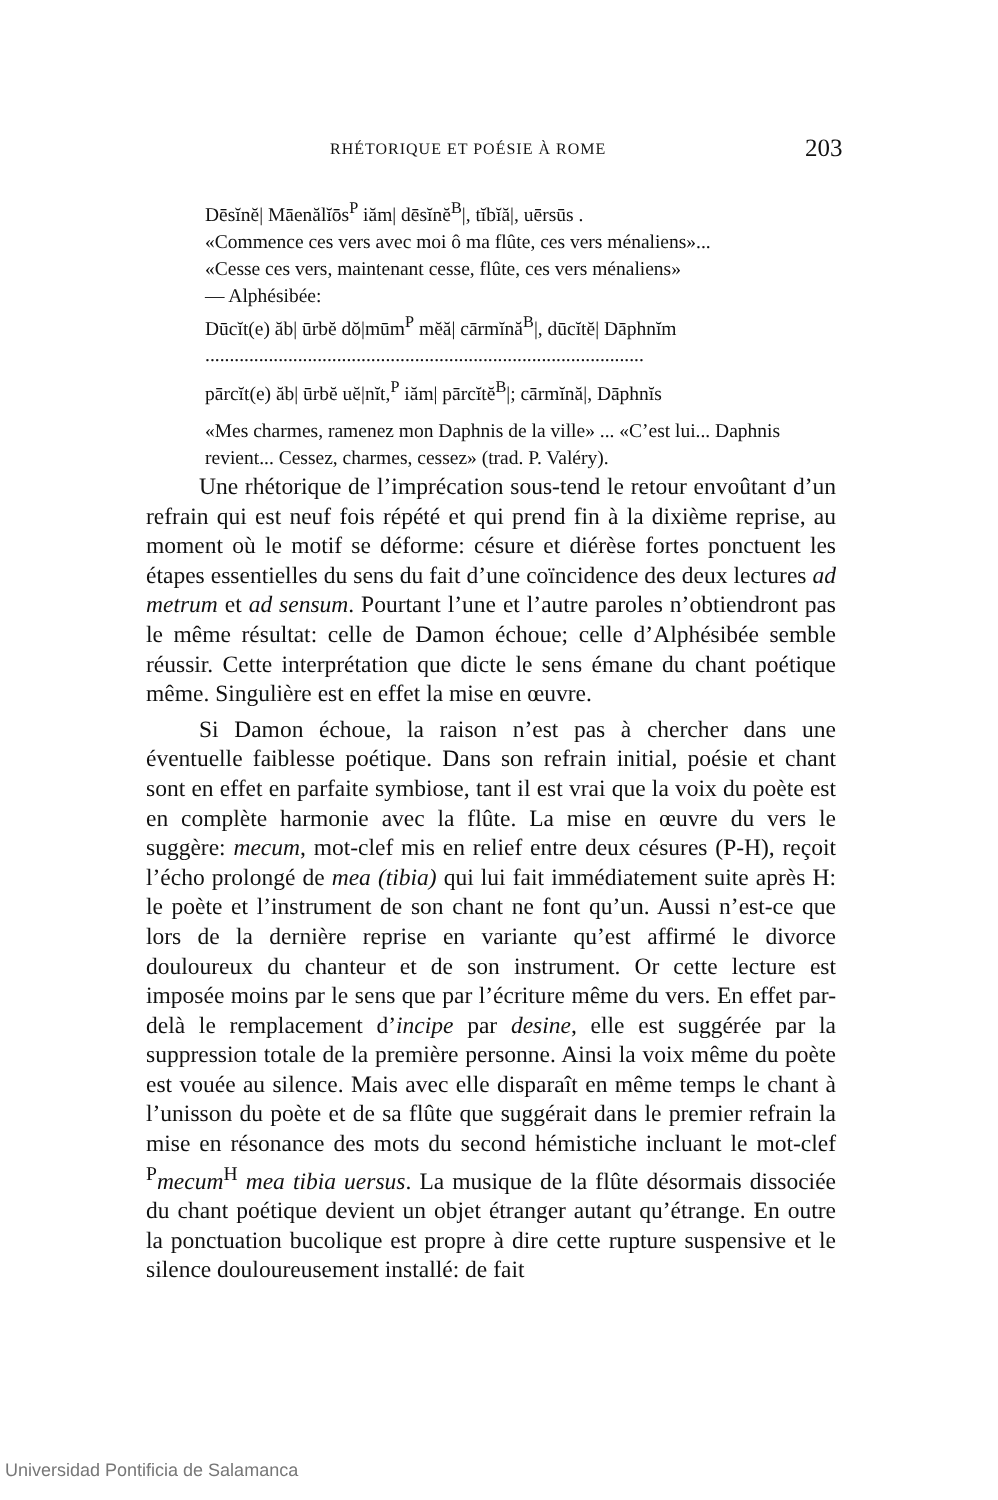RHÉTORIQUE ET POÉSIE À ROME 203
Dēsĭnĕ| Māenălĭōs<sup>P</sup> iăm| dēsĭnĕ<sup>B</sup>|, tĭbĭă|, uērsūs .
«Commence ces vers avec moi ô ma flûte, ces vers ménaliens»...
«Cesse ces vers, maintenant cesse, flûte, ces vers ménaliens»
— Alphésibée:
Dūcĭt(e) ăb| ūrbĕ dŏ|mūm<sup>P</sup> mĕă| cārmĭnă<sup>B</sup>|, dūcĭtĕ| Dāphnĭm
..........................................................................................
pārcĭt(e) ăb| ūrbĕ uĕ|nĭt,<sup>P</sup> iăm| pārcĭtĕ<sup>B</sup>|; cārmĭnă|, Dāphnĭs
«Mes charmes, ramenez mon Daphnis de la ville» ... «C’est lui... Daphnis revient... Cessez, charmes, cessez» (trad. P. Valéry).
Une rhétorique de l’imprécation sous-tend le retour envoûtant d’un refrain qui est neuf fois répété et qui prend fin à la dixième reprise, au moment où le motif se déforme: césure et diérèse fortes ponctuent les étapes essentielles du sens du fait d’une coïncidence des deux lectures ad metrum et ad sensum. Pourtant l’une et l’autre paroles n’obtiendront pas le même résultat: celle de Damon échoue; celle d’Alphésibée semble réussir. Cette interprétation que dicte le sens émane du chant poétique même. Singulière est en effet la mise en œuvre.
Si Damon échoue, la raison n’est pas à chercher dans une éventuelle faiblesse poétique. Dans son refrain initial, poésie et chant sont en effet en parfaite symbiose, tant il est vrai que la voix du poète est en complète harmonie avec la flûte. La mise en œuvre du vers le suggère: mecum, mot-clef mis en relief entre deux césures (P-H), reçoit l’écho prolongé de mea (tibia) qui lui fait immédiatement suite après H: le poète et l’instrument de son chant ne font qu’un. Aussi n’est-ce que lors de la dernière reprise en variante qu’est affirmé le divorce douloureux du chanteur et de son instrument. Or cette lecture est imposée moins par le sens que par l’écriture même du vers. En effet par-delà le remplacement d’incipe par desine, elle est suggérée par la suppression totale de la première personne. Ainsi la voix même du poète est vouée au silence. Mais avec elle disparaît en même temps le chant à l’unisson du poète et de sa flûte que suggérait dans le premier refrain la mise en résonance des mots du second hémistiche incluant le mot-clef <sup>P</sup>mecum<sup>H</sup> mea tibia uersus. La musique de la flûte désormais dissociée du chant poétique devient un objet étranger autant qu’étrange. En outre la ponctuation bucolique est propre à dire cette rupture suspensive et le silence douloureusement installé: de fait
Universidad Pontificia de Salamanca